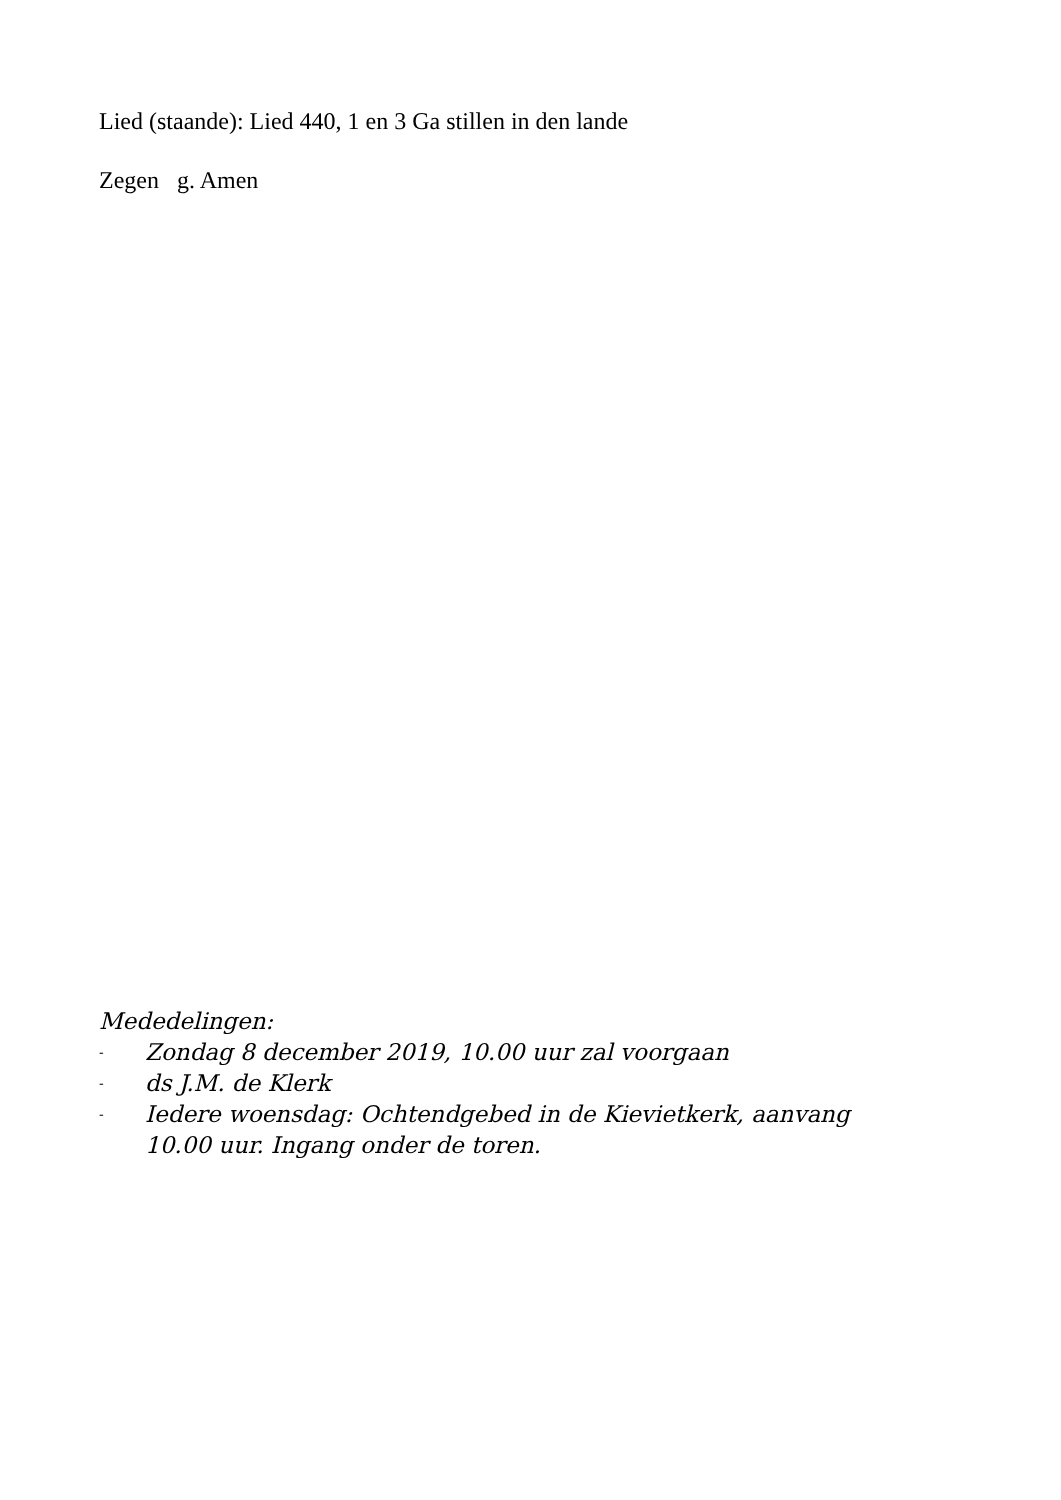Lied (staande): Lied 440, 1 en 3 Ga stillen in den lande
Zegen g. Amen
Mededelingen:
- Zondag 8 december 2019, 10.00 uur zal voorgaan
- ds J.M. de Klerk
- Iedere woensdag: Ochtendgebed in de Kievietkerk, aanvang
10.00 uur. Ingang onder de toren.